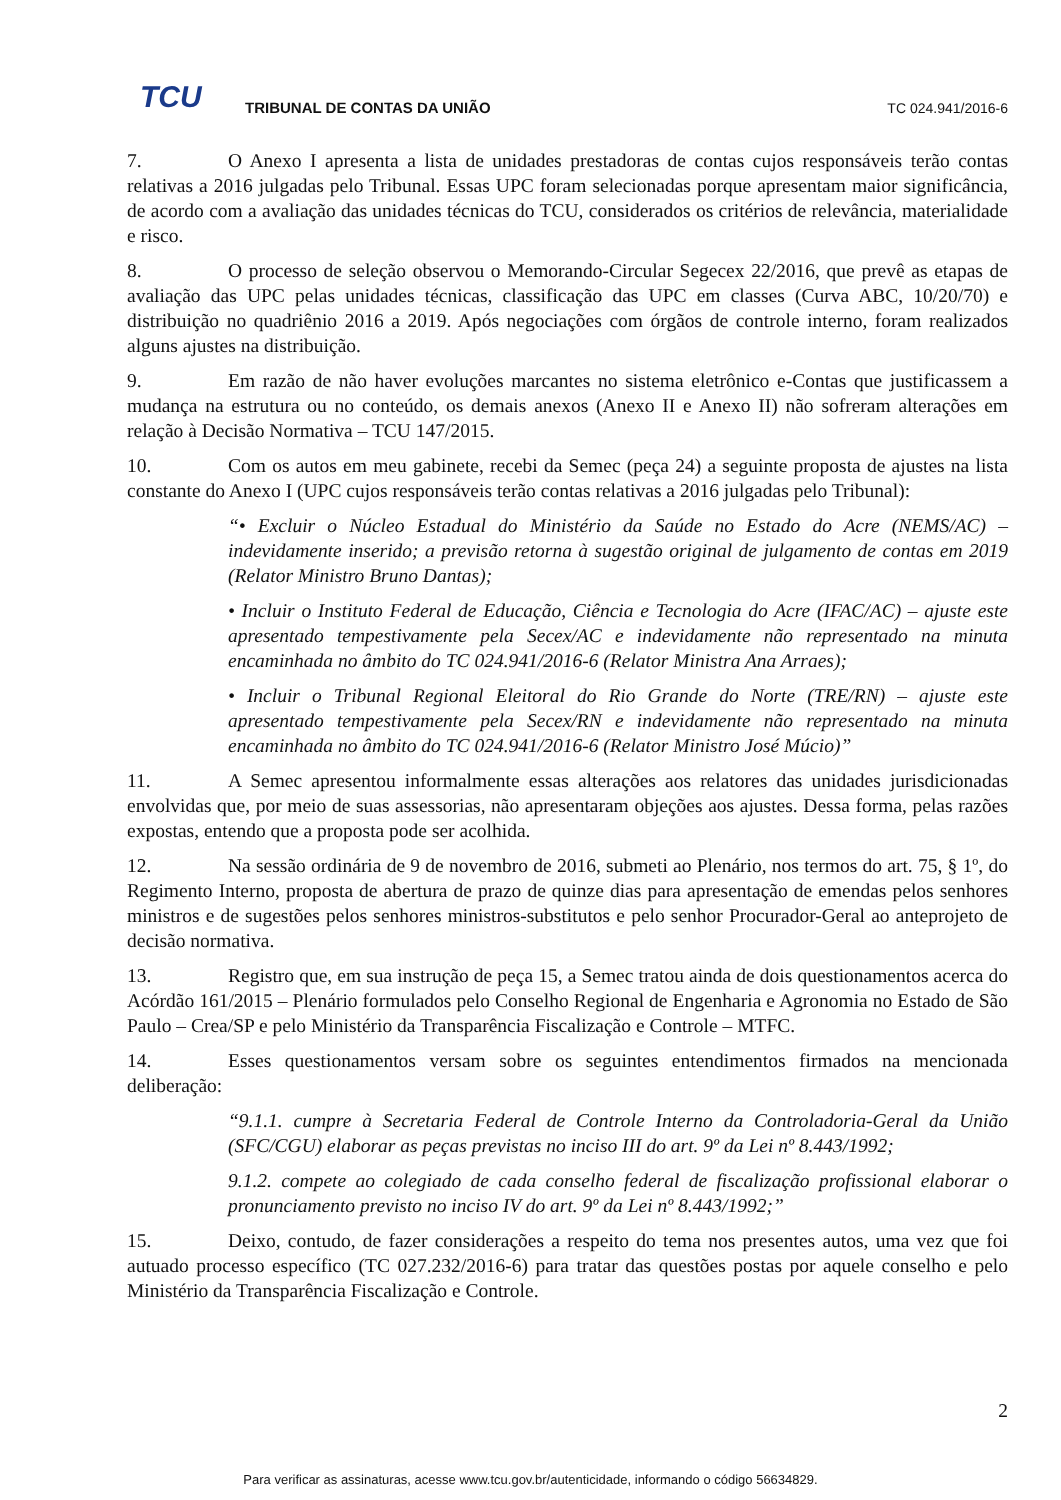TCU
TRIBUNAL DE CONTAS DA UNIÃO TC 024.941/2016-6
7. O Anexo I apresenta a lista de unidades prestadoras de contas cujos responsáveis terão contas relativas a 2016 julgadas pelo Tribunal. Essas UPC foram selecionadas porque apresentam maior significância, de acordo com a avaliação das unidades técnicas do TCU, considerados os critérios de relevância, materialidade e risco.
8. O processo de seleção observou o Memorando-Circular Segecex 22/2016, que prevê as etapas de avaliação das UPC pelas unidades técnicas, classificação das UPC em classes (Curva ABC, 10/20/70) e distribuição no quadriênio 2016 a 2019. Após negociações com órgãos de controle interno, foram realizados alguns ajustes na distribuição.
9. Em razão de não haver evoluções marcantes no sistema eletrônico e-Contas que justificassem a mudança na estrutura ou no conteúdo, os demais anexos (Anexo II e Anexo II) não sofreram alterações em relação à Decisão Normativa – TCU 147/2015.
10. Com os autos em meu gabinete, recebi da Semec (peça 24) a seguinte proposta de ajustes na lista constante do Anexo I (UPC cujos responsáveis terão contas relativas a 2016 julgadas pelo Tribunal):
“• Excluir o Núcleo Estadual do Ministério da Saúde no Estado do Acre (NEMS/AC) – indevidamente inserido; a previsão retorna à sugestão original de julgamento de contas em 2019 (Relator Ministro Bruno Dantas);
• Incluir o Instituto Federal de Educação, Ciência e Tecnologia do Acre (IFAC/AC) – ajuste este apresentado tempestivamente pela Secex/AC e indevidamente não representado na minuta encaminhada no âmbito do TC 024.941/2016-6 (Relator Ministra Ana Arraes);
• Incluir o Tribunal Regional Eleitoral do Rio Grande do Norte (TRE/RN) – ajuste este apresentado tempestivamente pela Secex/RN e indevidamente não representado na minuta encaminhada no âmbito do TC 024.941/2016-6 (Relator Ministro José Múcio)”
11. A Semec apresentou informalmente essas alterações aos relatores das unidades jurisdicionadas envolvidas que, por meio de suas assessorias, não apresentaram objeções aos ajustes. Dessa forma, pelas razões expostas, entendo que a proposta pode ser acolhida.
12. Na sessão ordinária de 9 de novembro de 2016, submeti ao Plenário, nos termos do art. 75, § 1º, do Regimento Interno, proposta de abertura de prazo de quinze dias para apresentação de emendas pelos senhores ministros e de sugestões pelos senhores ministros-substitutos e pelo senhor Procurador-Geral ao anteprojeto de decisão normativa.
13. Registro que, em sua instrução de peça 15, a Semec tratou ainda de dois questionamentos acerca do Acórdão 161/2015 – Plenário formulados pelo Conselho Regional de Engenharia e Agronomia no Estado de São Paulo – Crea/SP e pelo Ministério da Transparência Fiscalização e Controle – MTFC.
14. Esses questionamentos versam sobre os seguintes entendimentos firmados na mencionada deliberação:
“9.1.1. cumpre à Secretaria Federal de Controle Interno da Controladoria-Geral da União (SFC/CGU) elaborar as peças previstas no inciso III do art. 9º da Lei nº 8.443/1992;
9.1.2. compete ao colegiado de cada conselho federal de fiscalização profissional elaborar o pronunciamento previsto no inciso IV do art. 9º da Lei nº 8.443/1992;”
15. Deixo, contudo, de fazer considerações a respeito do tema nos presentes autos, uma vez que foi autuado processo específico (TC 027.232/2016-6) para tratar das questões postas por aquele conselho e pelo Ministério da Transparência Fiscalização e Controle.
2
Para verificar as assinaturas, acesse www.tcu.gov.br/autenticidade, informando o código 56634829.